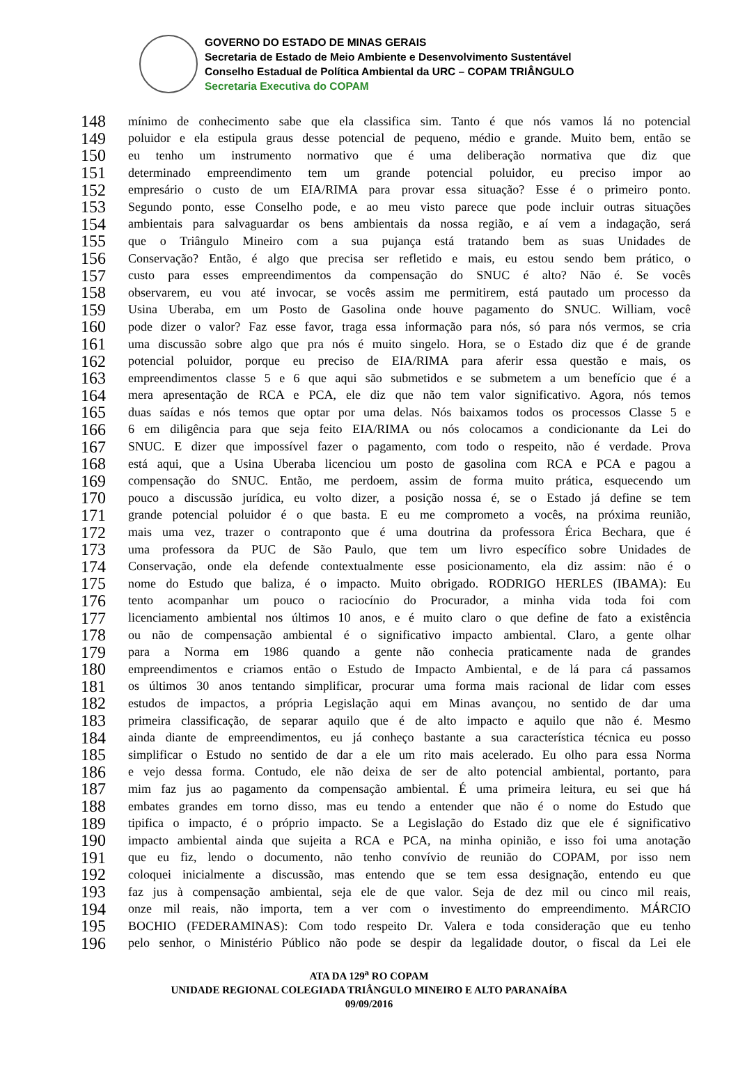GOVERNO DO ESTADO DE MINAS GERAIS
Secretaria de Estado de Meio Ambiente e Desenvolvimento Sustentável
Conselho Estadual de Política Ambiental da URC – COPAM TRIÂNGULO
Secretaria Executiva do COPAM
148 mínimo de conhecimento sabe que ela classifica sim. Tanto é que nós vamos lá no potencial
149 poluidor e ela estipula graus desse potencial de pequeno, médio e grande. Muito bem, então se
150 eu tenho um instrumento normativo que é uma deliberação normativa que diz que
151 determinado empreendimento tem um grande potencial poluidor, eu preciso impor ao
152 empresário o custo de um EIA/RIMA para provar essa situação? Esse é o primeiro ponto.
153 Segundo ponto, esse Conselho pode, e ao meu visto parece que pode incluir outras situações
154 ambientais para salvaguardar os bens ambientais da nossa região, e aí vem a indagação, será
155 que o Triângulo Mineiro com a sua pujança está tratando bem as suas Unidades de
156 Conservação? Então, é algo que precisa ser refletido e mais, eu estou sendo bem prático, o
157 custo para esses empreendimentos da compensação do SNUC é alto? Não é. Se vocês
158 observarem, eu vou até invocar, se vocês assim me permitirem, está pautado um processo da
159 Usina Uberaba, em um Posto de Gasolina onde houve pagamento do SNUC. William, você
160 pode dizer o valor? Faz esse favor, traga essa informação para nós, só para nós vermos, se cria
161 uma discussão sobre algo que pra nós é muito singelo. Hora, se o Estado diz que é de grande
162 potencial poluidor, porque eu preciso de EIA/RIMA para aferir essa questão e mais, os
163 empreendimentos classe 5 e 6 que aqui são submetidos e se submetem a um benefício que é a
164 mera apresentação de RCA e PCA, ele diz que não tem valor significativo. Agora, nós temos
165 duas saídas e nós temos que optar por uma delas. Nós baixamos todos os processos Classe 5 e
166 6 em diligência para que seja feito EIA/RIMA ou nós colocamos a condicionante da Lei do
167 SNUC. E dizer que impossível fazer o pagamento, com todo o respeito, não é verdade. Prova
168 está aqui, que a Usina Uberaba licenciou um posto de gasolina com RCA e PCA e pagou a
169 compensação do SNUC. Então, me perdoem, assim de forma muito prática, esquecendo um
170 pouco a discussão jurídica, eu volto dizer, a posição nossa é, se o Estado já define se tem
171 grande potencial poluidor é o que basta. E eu me comprometo a vocês, na próxima reunião,
172 mais uma vez, trazer o contraponto que é uma doutrina da professora Érica Bechara, que é
173 uma professora da PUC de São Paulo, que tem um livro específico sobre Unidades de
174 Conservação, onde ela defende contextualmente esse posicionamento, ela diz assim: não é o
175 nome do Estudo que baliza, é o impacto. Muito obrigado. RODRIGO HERLES (IBAMA): Eu
176 tento acompanhar um pouco o raciocínio do Procurador, a minha vida toda foi com
177 licenciamento ambiental nos últimos 10 anos, e é muito claro o que define de fato a existência
178 ou não de compensação ambiental é o significativo impacto ambiental. Claro, a gente olhar
179 para a Norma em 1986 quando a gente não conhecia praticamente nada de grandes
180 empreendimentos e criamos então o Estudo de Impacto Ambiental, e de lá para cá passamos
181 os últimos 30 anos tentando simplificar, procurar uma forma mais racional de lidar com esses
182 estudos de impactos, a própria Legislação aqui em Minas avançou, no sentido de dar uma
183 primeira classificação, de separar aquilo que é de alto impacto e aquilo que não é. Mesmo
184 ainda diante de empreendimentos, eu já conheço bastante a sua característica técnica eu posso
185 simplificar o Estudo no sentido de dar a ele um rito mais acelerado. Eu olho para essa Norma
186 e vejo dessa forma. Contudo, ele não deixa de ser de alto potencial ambiental, portanto, para
187 mim faz jus ao pagamento da compensação ambiental. É uma primeira leitura, eu sei que há
188 embates grandes em torno disso, mas eu tendo a entender que não é o nome do Estudo que
189 tipifica o impacto, é o próprio impacto. Se a Legislação do Estado diz que ele é significativo
190 impacto ambiental ainda que sujeita a RCA e PCA, na minha opinião, e isso foi uma anotação
191 que eu fiz, lendo o documento, não tenho convívio de reunião do COPAM, por isso nem
192 coloquei inicialmente a discussão, mas entendo que se tem essa designação, entendo eu que
193 faz jus à compensação ambiental, seja ele de que valor. Seja de dez mil ou cinco mil reais,
194 onze mil reais, não importa, tem a ver com o investimento do empreendimento. MÁRCIO
195 BOCHIO (FEDERAMINAS): Com todo respeito Dr. Valera e toda consideração que eu tenho
196 pelo senhor, o Ministério Público não pode se despir da legalidade doutor, o fiscal da Lei ele
ATA DA 129<sup>a</sup> RO COPAM
UNIDADE REGIONAL COLEGIADA TRIÂNGULO MINEIRO E ALTO PARANAÍBA
09/09/2016